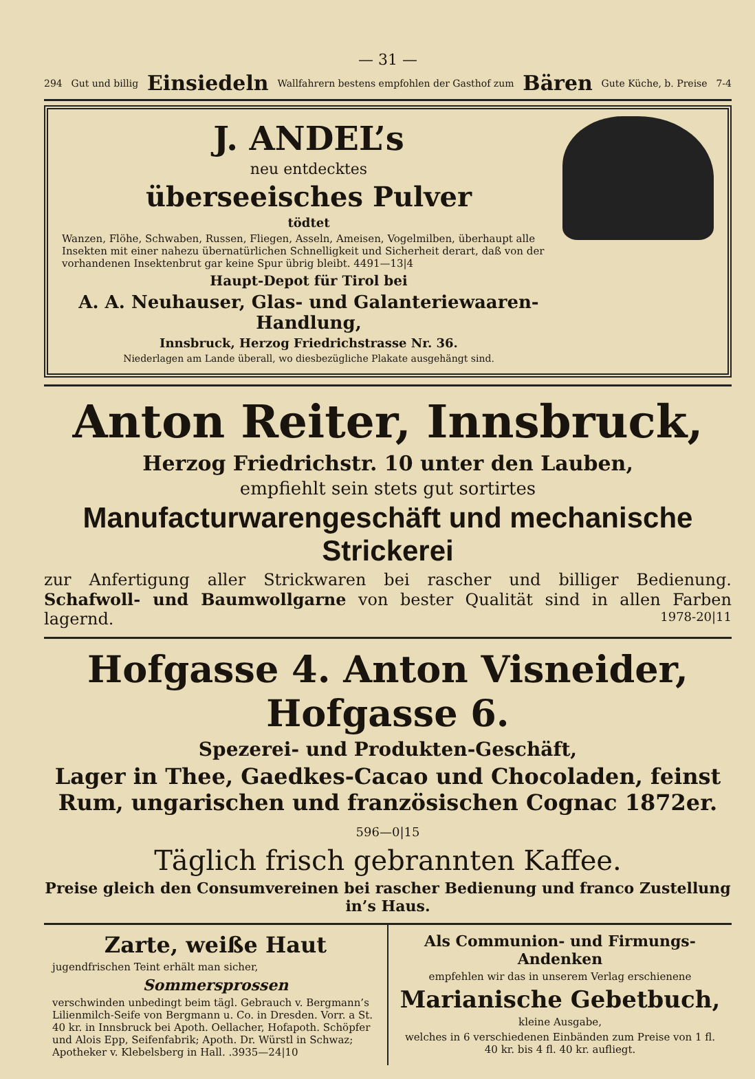— 31 —
294 Gut und billig Einsiedeln Wallfahrern bestens empfohlen der Gasthof zum Bären Gute Küche, b. Preise 7-4
J. ANDEL’s
neu entdecktes
überseeisches Pulver
tödtet
Wanzen, Flöhe, Schwaben, Russen, Fliegen, Asseln, Ameisen, Vogelmilben, überhaupt alle Insekten mit einer nahezu übernatürlichen Schnelligkeit und Sicherheit derart, daß von der vorhandenen Insektenbrut gar keine Spur übrig bleibt. 4491—13|4
Haupt-Depot für Tirol bei
A. A. Neuhauser, Glas- und Galanteriewaaren-Handlung,
Innsbruck, Herzog Friedrichstrasse Nr. 36.
Niederlagen am Lande überall, wo diesbezügliche Plakate ausgehängt sind.
Anton Reiter, Innsbruck,
Herzog Friedrichstr. 10 unter den Lauben,
empfiehlt sein stets gut sortirtes
Manufacturwarengeschäft und mechanische Strickerei
zur Anfertigung aller Strickwaren bei rascher und billiger Bedienung. Schafwoll- und Baumwollgarne von bester Qualität sind in allen Farben lagernd. 1978-20|11
Hofgasse 4. Anton Visneider, Hofgasse 6.
Spezerei- und Produkten-Geschäft,
Lager in Thee, Gaedkes-Cacao und Chocoladen, feinst Rum, ungarischen und französischen Cognac 1872er. 596—0|15
Täglich frisch gebrannten Kaffee.
Preise gleich den Consumvereinen bei rascher Bedienung und franco Zustellung in’s Haus.
Zarte, weiße Haut
jugendfrischen Teint erhält man sicher,
Sommersprossen
verschwinden unbedingt beim tägl. Gebrauch v. Bergmann’s Lilienmilch-Seife von Bergmann u. Co. in Dresden. Vorr. a St. 40 kr. in Innsbruck bei Apoth. Oellacher, Hofapoth. Schöpfer und Alois Epp, Seifenfabrik; Apoth. Dr. Würstl in Schwaz; Apotheker v. Klebelsberg in Hall. .3935—24|10
Als Communion- und Firmungs-Andenken
empfehlen wir das in unserem Verlag erschienene
Marianische Gebetbuch,
kleine Ausgabe,
welches in 6 verschiedenen Einbänden zum Preise von 1 fl. 40 kr. bis 4 fl. 40 kr. aufliegt.